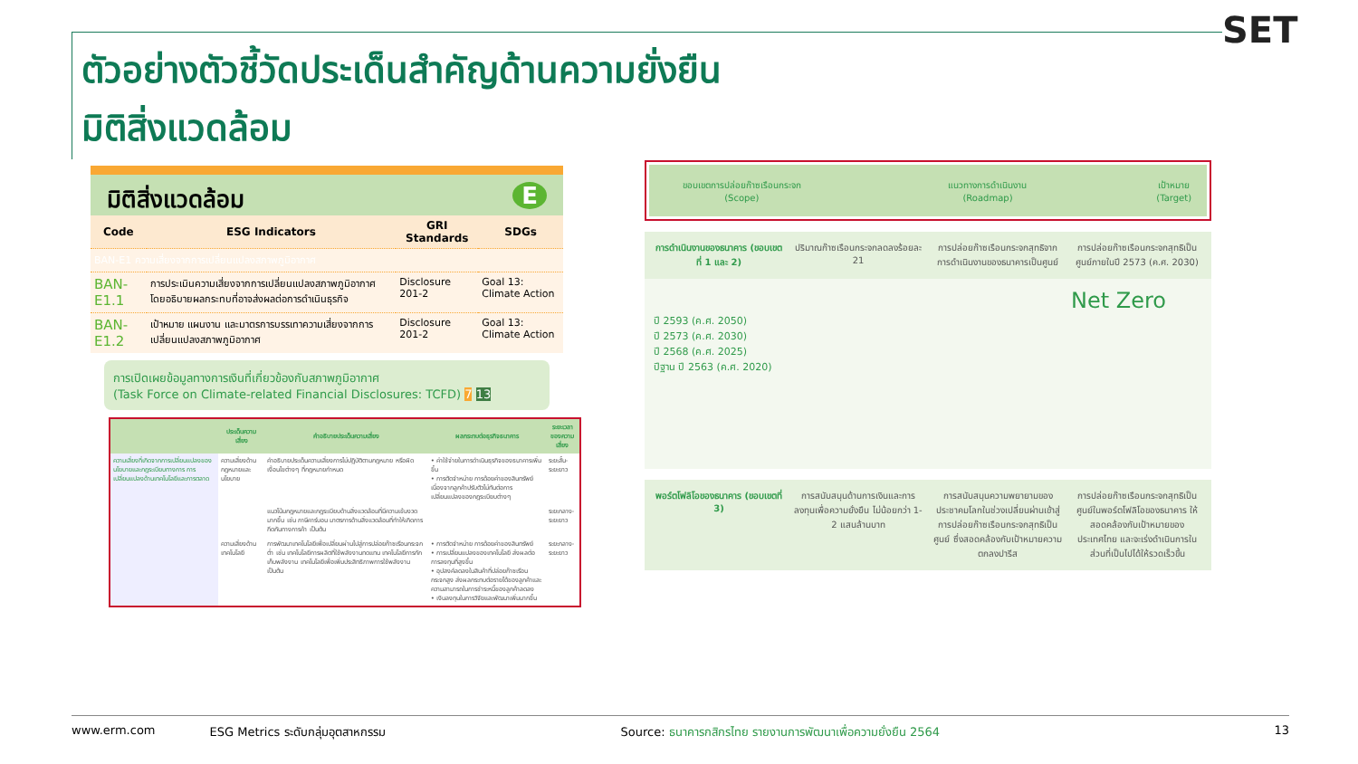ตัวอย่างตัวชี้วัดประเด็นสำคัญด้านความยั่งยืน
มิติสิ่งแวดล้อม
SET
มิติสิ่งแวดล้อม E
| Code | ESG Indicators | GRI Standards | SDGs |
| --- | --- | --- | --- |
| BAN-E1 ความเสี่ยงจากการเปลี่ยนแปลงสภาพภูมิอากาศ | | | |
| BAN-E1.1 | การประเมินความเสี่ยงจากการเปลี่ยนแปลงสภาพภูมิอากาศ โดยอธิบายผลกระทบที่อาจส่งผลต่อการดำเนินธุรกิจ | Disclosure 201-2 | Goal 13: Climate Action |
| BAN-E1.2 | เป้าหมาย แผนงาน และมาตรการบรรเทาความเสี่ยงจากการเปลี่ยนแปลงสภาพภูมิอากาศ | Disclosure 201-2 | Goal 13: Climate Action |
การเปิดเผยข้อมูลทางการเงินที่เกี่ยวข้องกับสภาพภูมิอากาศ
(Task Force on Climate-related Financial Disclosures: TCFD) 7 13
| | ประเด็นความเสี่ยง | คำอธิบายประเด็นความเสี่ยง | ผลกระทบต่อธุรกิจธนาคาร | ระยะเวลาของความเสี่ยง |
| --- | --- | --- | --- | --- |
| ความเสี่ยงที่เกิดจากการเปลี่ยนแปลงของนโยบายและกฎระเบียบทางการ การเปลี่ยนแปลงด้านเทคโนโลยีและการตลาด | ความเสี่ยงด้านกฎหมายและนโยบาย | คำอธิบายประเด็นความเสี่ยงการไม่ปฏิบัติตามกฎหมาย หรือผิดเงื่อนไขต่างๆ ที่กฎหมายกำหนด | • ค่าใช้จ่ายในการดำเนินธุรกิจของธนาคารเพิ่มขึ้น • การตัดจำหน่าย การด้อยค่าของสินทรัพย์ เนื่องจากลูกค้าปรับตัวไม่ทันต่อการเปลี่ยนแปลงของกฎระเบียบต่างๆ | ระยะสั้น-ระยะยาว |
| | | แนวโน้มกฎหมายและกฎระเบียบด้านสิ่งแวดล้อมที่มีความเข้มงวดมากขึ้น เช่น ภาษีคาร์บอน มาตรการด้านสิ่งแวดล้อมที่ทำให้เกิดการกีดกันทางการค้า เป็นต้น | | ระยะกลาง-ระยะยาว |
| | ความเสี่ยงด้านเทคโนโลยี | การพัฒนาเทคโนโลยีเพื่อเปลี่ยนผ่านไปสู่การปล่อยก๊าซเรือนกระจกต่ำ เช่น เทคโนโลยีการผลิตที่ใช้พลังงานทดแทน เทคโนโลยีการกักเก็บพลังงาน เทคโนโลยีเพื่อเพิ่มประสิทธิภาพการใช้พลังงาน เป็นต้น | • การตัดจำหน่าย การด้อยค่าของสินทรัพย์ • การเปลี่ยนแปลงของเทคโนโลยี ส่งผลต่อการลงทุนที่สูงขึ้น • อุปสงค์ลดลงในสินค้าที่ปล่อยก๊าซเรือนกระจกสูง ส่งผลกระทบต่อรายได้ของลูกค้าและความสามารถในการชำระหนี้ของลูกค้าลดลง • เงินลงทุนในการวิจัยและพัฒนาเพิ่มมากขึ้น | ระยะกลาง-ระยะยาว |
| ขอบเขตการปล่อยก๊าซเรือนกระจก (Scope) | แนวทางการดำเนินงาน (Roadmap) | เป้าหมาย (Target) |
การดำเนินงานของธนาคาร (ขอบเขตที่ 1 และ 2)
ปริมาณก๊าซเรือนกระจกลดลงร้อยละ 21
การปล่อยก๊าซเรือนกระจกสุทธิจากการดำเนินงานของธนาคารเป็นศูนย์
การปล่อยก๊าซเรือนกระจกสุทธิเป็นศูนย์ภายในปี 2573 (ค.ศ. 2030)
Net Zero
ปี 2593 (ค.ศ. 2050)
ปี 2573 (ค.ศ. 2030)
ปี 2568 (ค.ศ. 2025)
ปีฐาน ปี 2563 (ค.ศ. 2020)
พอร์ตโฟลิโอของธนาคาร (ขอบเขตที่ 3)
การสนับสนุนด้านการเงินและการลงทุนเพื่อความยั่งยืน ไม่น้อยกว่า 1-2 แสนล้านบาท
การสนับสนุนความพยายามของประชาคมโลกในช่วงเปลี่ยนผ่านเข้าสู่การปล่อยก๊าซเรือนกระจกสุทธิเป็นศูนย์ ซึ่งสอดคล้องกับเป้าหมายความตกลงปารีส
การปล่อยก๊าซเรือนกระจกสุทธิเป็นศูนย์ในพอร์ตโฟลิโอของธนาคาร ให้สอดคล้องกับเป้าหมายของประเทศไทย และจะเร่งดำเนินการในส่วนที่เป็นไปได้ให้รวดเร็วขึ้น
www.erm.com ESG Metrics ระดับกลุ่มอุตสาหกรรม Source: ธนาคารกสิกรไทย รายงานการพัฒนาเพื่อความยั่งยืน 2564 13